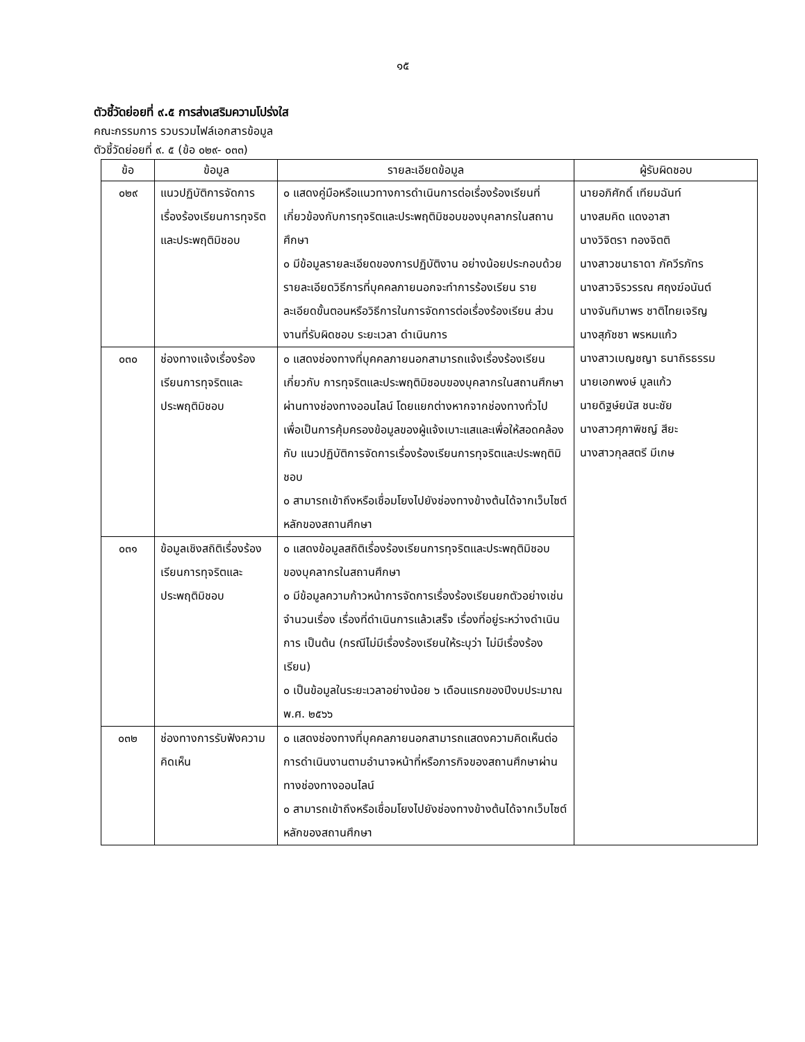๑๕
ตัวชี้วัดย่อยที่ ๙.๕ การส่งเสริมความโปร่งใส
คณะกรรมการ รวบรวมไฟล์เอกสารข้อมูล
ตัวชี้วัดย่อยที่ ๙. ๕ (ข้อ ๐๒๙- ๐๓๓)
| ข้อ | ข้อมูล | รายละเอียดข้อมูล | ผู้รับผิดชอบ |
| --- | --- | --- | --- |
| ๐๒๙ | แนวปฏิบัติการจัดการ เรื่องร้องเรียนการทุจริตและประพฤติมิชอบ | ๐ แสดงคู่มือหรือแนวทางการดำเนินการต่อเรื่องร้องเรียนที่เกี่ยวข้องกับการทุจริตและประพฤติมิชอบของบุคลากรในสถานศึกษา ๐ มีข้อมูลรายละเอียดของการปฏิบัติงาน อย่างน้อยประกอบด้วย รายละเอียดวิธีการที่บุคคลภายนอกจะทำการร้องเรียน รายละเอียดขั้นตอนหรือวิธีการในการจัดการต่อเรื่องร้องเรียน ส่วนงานที่รับผิดชอบ ระยะเวลา ดำเนินการ | นายอภิศักดิ์ เทียมฉันท์ นางสมคิด แดงอาสา นางวิจิตรา ทองจิตติ นางสาวชนาธาดา ภัควีรภัทร นางสาวจิรวรรณ ศฤงฆ์อนันต์ นางจันทิมาพร ชาติไทยเจริญ นางสุภัชชา พรหมแก้ว นางสาวเบญชญา ธนาถิรธรรม นายเอกพงษ์ มูลแก้ว นายดิฐษ์ยนัส ชนะชัย นางสาวศุภาพิชญ์ สียะ นางสาวกุลสตรี มีเกษ |
| ๐๓๐ | ช่องทางแจ้งเรื่องร้องเรียนการทุจริตและประพฤติมิชอบ | ๐ แสดงช่องทางที่บุคคลภายนอกสามารถแจ้งเรื่องร้องเรียนเกี่ยวกับ การทุจริตและประพฤติมิชอบของบุคลากรในสถานศึกษา ผ่านทางช่องทางออนไลน์ โดยแยกต่างหากจากช่องทางทั่วไป เพื่อเป็นการคุ้มครองข้อมูลของผู้แจ้งเบาะแสและเพื่อให้สอดคล้องกับ แนวปฏิบัติการจัดการเรื่องร้องเรียนการทุจริตและประพฤติมิชอบ ๐ สามารถเข้าถึงหรือเชื่อมโยงไปยังช่องทางข้างต้นได้จากเว็บไซต์หลักของสถานศึกษา | |
| ๐๓๑ | ข้อมูลเชิงสถิติเรื่องร้องเรียนการทุจริตและประพฤติมิชอบ | ๐ แสดงข้อมูลสถิติเรื่องร้องเรียนการทุจริตและประพฤติมิชอบ ของบุคลากรในสถานศึกษา ๐ มีข้อมูลความก้าวหน้าการจัดการเรื่องร้องเรียนยกตัวอย่างเช่น จำนวนเรื่อง เรื่องที่ดำเนินการแล้วเสร็จ เรื่องที่อยู่ระหว่างดำเนินการ เป็นต้น (กรณีไม่มีเรื่องร้องเรียนให้ระบุว่า ไม่มีเรื่องร้องเรียน) ๐ เป็นข้อมูลในระยะเวลาอย่างน้อย ๖ เดือนแรกของปีงบประมาณ พ.ศ. ๒๕๖๖ | |
| ๐๓๒ | ช่องทางการรับฟังความคิดเห็น | ๐ แสดงช่องทางที่บุคคลภายนอกสามารถแสดงความคิดเห็นต่อ การดำเนินงานตามอำนาจหน้าที่หรือภารกิจของสถานศึกษาผ่านทางช่องทางออนไลน์ ๐ สามารถเข้าถึงหรือเชื่อมโยงไปยังช่องทางข้างต้นได้จากเว็บไซต์หลักของสถานศึกษา | |